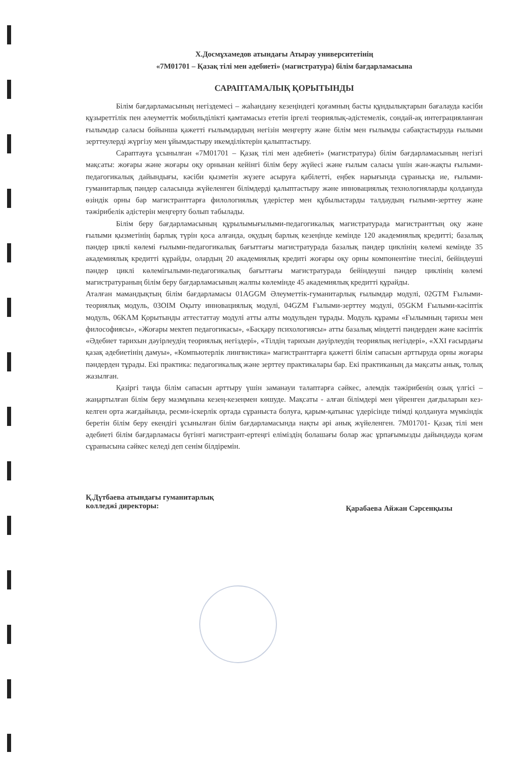Х.Досмұхамедов атындағы Атырау университетінің
«7М01701 – Қазақ тілі мен әдебиеті» (магистратура) білім бағдарламасына
САРАПТАМАЛЫҚ ҚОРЫТЫНДЫ
Білім бағдарламасының негіздемесі – жаһандану кезеңіндегі қоғамның басты құндылықтарын бағалауда кәсіби құзыреттілік пен әлеуметтік мобильділікті қамтамасыз ететін іргелі теориялық-әдістемелік, сондай-ақ интеграцияланған ғылымдар саласы бойынша қажетті ғылымдардың негізін меңгерту және білім мен ғылымды сабақтастыруда ғылыми зерттеулерді жүргізу мен ұйымдастыру икемділіктерін қалыптастыру.
Сараптауға ұсынылған «7М01701 – Қазақ тілі мен әдебиеті» (магистратура) білім бағдарламасының негізгі мақсаты: жоғары және жоғары оқу орнынан кейінгі білім беру жүйесі және ғылым саласы үшін жан-жақты ғылыми-педагогикалық дайындығы, кәсіби қызметін жүзеге асыруға қабілетті, еңбек нарығында сұранысқа ие, ғылыми-гуманитарлық пәндер саласында жүйеленген білімдерді қалыптастыру және инновациялық технологияларды қолдануда өзіндік орны бар магистранттарға филологиялық үдерістер мен құбылыстарды талдаудың ғылыми-зерттеу және тәжірибелік әдістерін меңгерту болып табылады.
Білім беру бағдарламасының құрылымығылыми-педагогикалық магистратурада магистранттың оқу және ғылыми қызметінің барлық түрін қоса алғанда, оқудың барлық кезеңінде кемінде 120 академиялық кредитті; базалық пәндер циклі көлемі ғылыми-педагогикалық бағыттағы магистратурада базалық пәндер циклінің көлемі кемінде 35 академиялық кредитті құрайды, олардың 20 академиялық кредиті жоғары оқу орны компонентіне тиесілі, бейіндеуші пәндер циклі көлемігылыми-педагогикалық бағыттағы магистратурада бейіндеуші пәндер циклінің көлемі магистратураның білім беру бағдарламасының жалпы көлемінде 45 академиялық кредитті құрайды.
Аталған мамандықтың білім бағдарламасы 01AGGM Әлеуметтік-гуманитарлық ғылымдар модулі, 02GTM Ғылыми-теориялық модуль, 03OIM Оқыту инновациялық модулі, 04GZM Ғылыми-зерттеу модулі, 05GKM Ғылыми-кәсіптік модуль, 06KAM Қорытынды аттестаттау модулі атты алты модульден тұрады. Модуль құрамы «Ғылымның тарихы мен философиясы», «Жоғары мектеп педагогикасы», «Басқару психологиясы» атты базалық міндетті пәндерден және кәсіптік «Әдебиет тарихын дәуірлеудің теориялық негіздері», «Тілдің тарихын дәуірлеудің теориялық негіздері», «XXI ғасырдағы қазақ әдебиетінің дамуы», «Компьютерлік лингвистика» магистранттарға қажетті білім сапасын арттыруда орны жоғары пәндерден тұрады. Екі практика: педагогикалық және зерттеу практикалары бар. Екі практиканың да мақсаты анық, толық жазылған.
Қазіргі таңда білім сапасын арттыру үшін заманауи талаптарға сәйкес, әлемдік тәжірибенің озық үлгісі – жаңартылған білім беру мазмұнына кезең-кезеңмен көшуде. Мақсаты - алған білімдері мен үйренген дағдыларын кез-келген орта жағдайында, ресми-іскерлік ортада сұраныста болуға, қарым-қатынас үдерісінде тиімді қолдануға мүмкіндік беретін білім беру екендігі ұсынылған білім бағдарламасында нақты әрі анық жүйеленген. 7М01701- Қазақ тілі мен әдебиеті білім бағдарламасы бүгінгі магистрант-ертеңгі еліміздің болашағы болар жас ұрпағымызды дайындауда қоғам сұранысына сәйкес келеді деп сенім білдіремін.
Қ.Дүтбаева атындағы гуманитарлық
колледжі директоры:
Қарабаева Айжан Сәрсенқызы